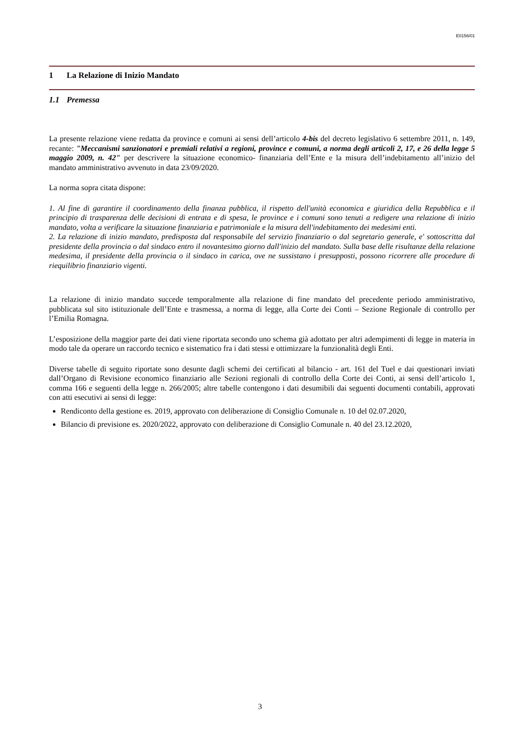E0156/01
1 La Relazione di Inizio Mandato
1.1 Premessa
La presente relazione viene redatta da province e comuni ai sensi dell’articolo 4-bis del decreto legislativo 6 settembre 2011, n. 149, recante: "Meccanismi sanzionatori e premiali relativi a regioni, province e comuni, a norma degli articoli 2, 17, e 26 della legge 5 maggio 2009, n. 42" per descrivere la situazione economico- finanziaria dell’Ente e la misura dell’indebitamento all’inizio del mandato amministrativo avvenuto in data 23/09/2020.
La norma sopra citata dispone:
1. Al fine di garantire il coordinamento della finanza pubblica, il rispetto dell'unità economica e giuridica della Repubblica e il principio di trasparenza delle decisioni di entrata e di spesa, le province e i comuni sono tenuti a redigere una relazione di inizio mandato, volta a verificare la situazione finanziaria e patrimoniale e la misura dell'indebitamento dei medesimi enti.
2. La relazione di inizio mandato, predisposta dal responsabile del servizio finanziario o dal segretario generale, e' sottoscritta dal presidente della provincia o dal sindaco entro il novantesimo giorno dall'inizio del mandato. Sulla base delle risultanze della relazione medesima, il presidente della provincia o il sindaco in carica, ove ne sussistano i presupposti, possono ricorrere alle procedure di riequilibrio finanziario vigenti.
La relazione di inizio mandato succede temporalmente alla relazione di fine mandato del precedente periodo amministrativo, pubblicata sul sito istituzionale dell’Ente e trasmessa, a norma di legge, alla Corte dei Conti – Sezione Regionale di controllo per l’Emilia Romagna.
L’esposizione della maggior parte dei dati viene riportata secondo uno schema già adottato per altri adempimenti di legge in materia in modo tale da operare un raccordo tecnico e sistematico fra i dati stessi e ottimizzare la funzionalità degli Enti.
Diverse tabelle di seguito riportate sono desunte dagli schemi dei certificati al bilancio - art. 161 del Tuel e dai questionari inviati dall’Organo di Revisione economico finanziario alle Sezioni regionali di controllo della Corte dei Conti, ai sensi dell’articolo 1, comma 166 e seguenti della legge n. 266/2005; altre tabelle contengono i dati desumibili dai seguenti documenti contabili, approvati con atti esecutivi ai sensi di legge:
Rendiconto della gestione es. 2019, approvato con deliberazione di Consiglio Comunale n. 10 del 02.07.2020,
Bilancio di previsione es. 2020/2022, approvato con deliberazione di Consiglio Comunale n. 40 del 23.12.2020,
3